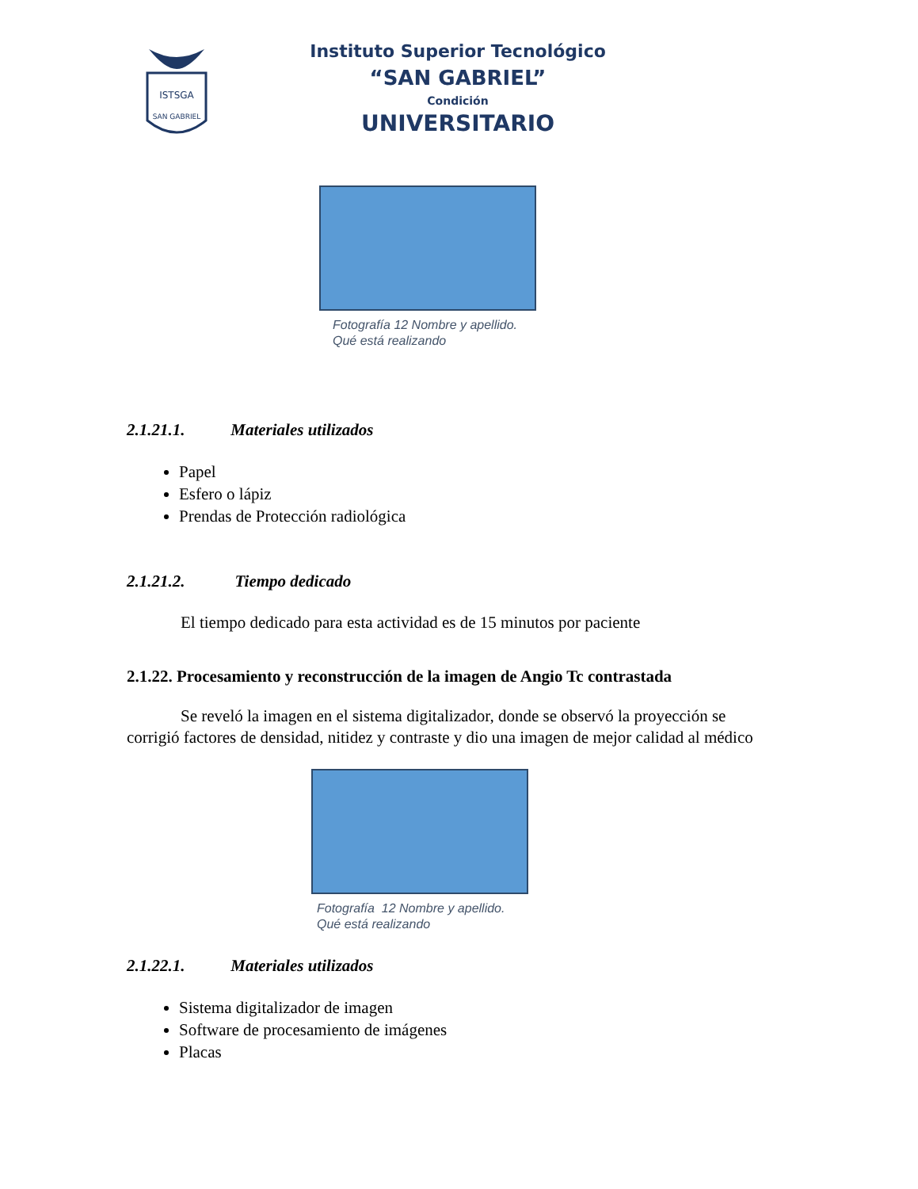ISTSGA
SAN GABRIEL
Instituto Superior Tecnológico
“SAN GABRIEL”
Condición
UNIVERSITARIO
Fotografía 12 Nombre y apellido.
Qué está realizando
2.1.21.1. Materiales utilizados
Papel
Esfero o lápiz
Prendas de Protección radiológica
2.1.21.2. Tiempo dedicado
El tiempo dedicado para esta actividad es de 15 minutos por paciente
2.1.22. Procesamiento y reconstrucción de la imagen de Angio Tc contrastada
Se reveló la imagen en el sistema digitalizador, donde se observó la proyección se corrigió factores de densidad, nitidez y contraste y dio una imagen de mejor calidad al médico
Fotografía 12 Nombre y apellido.
Qué está realizando
2.1.22.1. Materiales utilizados
Sistema digitalizador de imagen
Software de procesamiento de imágenes
Placas